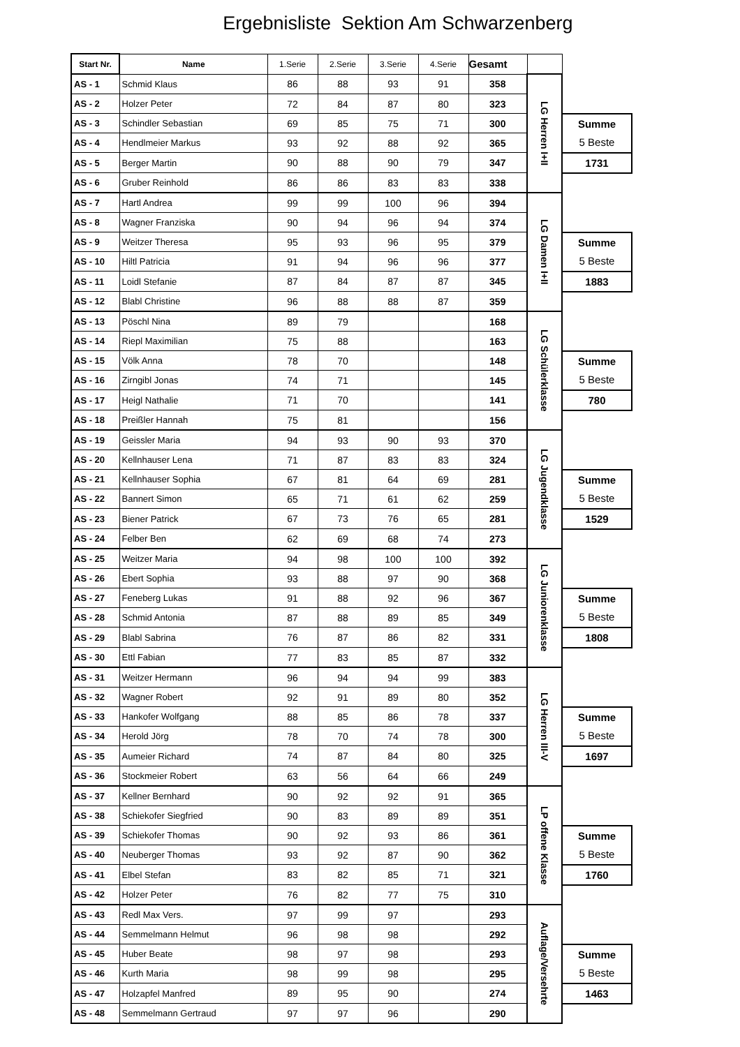Ergebnisliste Sektion Am Schwarzenberg
| Start Nr. | Name | 1.Serie | 2.Serie | 3.Serie | 4.Serie | Gesamt | | |
| AS - 1 | Schmid Klaus | 86 | 88 | 93 | 91 | 358 | LG Herren I+II | |
| AS - 2 | Holzer Peter | 72 | 84 | 87 | 80 | 323 | | |
| AS - 3 | Schindler Sebastian | 69 | 85 | 75 | 71 | 300 | | Summe 5 Beste |
| AS - 4 | Hendlmeier Markus | 93 | 92 | 88 | 92 | 365 | | |
| AS - 5 | Berger Martin | 90 | 88 | 90 | 79 | 347 | | 1731 |
| AS - 6 | Gruber Reinhold | 86 | 86 | 83 | 83 | 338 | | |
| AS - 7 | Hartl Andrea | 99 | 99 | 100 | 96 | 394 | LG Damen I+II | |
| AS - 8 | Wagner Franziska | 90 | 94 | 96 | 94 | 374 | | |
| AS - 9 | Weitzer Theresa | 95 | 93 | 96 | 95 | 379 | | Summe 5 Beste |
| AS - 10 | Hiltl Patricia | 91 | 94 | 96 | 96 | 377 | | |
| AS - 11 | Loidl Stefanie | 87 | 84 | 87 | 87 | 345 | | 1883 |
| AS - 12 | Blabl Christine | 96 | 88 | 88 | 87 | 359 | | |
| AS - 13 | Pöschl Nina | 89 | 79 | | | 168 | LG Schülerklasse | |
| AS - 14 | Riepl Maximilian | 75 | 88 | | | 163 | | |
| AS - 15 | Völk Anna | 78 | 70 | | | 148 | | Summe 5 Beste |
| AS - 16 | Zirngibl Jonas | 74 | 71 | | | 145 | | |
| AS - 17 | Heigl Nathalie | 71 | 70 | | | 141 | | 780 |
| AS - 18 | Preißler Hannah | 75 | 81 | | | 156 | | |
| AS - 19 | Geissler Maria | 94 | 93 | 90 | 93 | 370 | LG Jugendklasse | |
| AS - 20 | Kellnhauser Lena | 71 | 87 | 83 | 83 | 324 | | |
| AS - 21 | Kellnhauser Sophia | 67 | 81 | 64 | 69 | 281 | | Summe 5 Beste |
| AS - 22 | Bannert Simon | 65 | 71 | 61 | 62 | 259 | | |
| AS - 23 | Biener Patrick | 67 | 73 | 76 | 65 | 281 | | 1529 |
| AS - 24 | Felber Ben | 62 | 69 | 68 | 74 | 273 | | |
| AS - 25 | Weitzer Maria | 94 | 98 | 100 | 100 | 392 | LG Juniorenklasse | |
| AS - 26 | Ebert Sophia | 93 | 88 | 97 | 90 | 368 | | |
| AS - 27 | Feneberg Lukas | 91 | 88 | 92 | 96 | 367 | | Summe 5 Beste |
| AS - 28 | Schmid Antonia | 87 | 88 | 89 | 85 | 349 | | |
| AS - 29 | Blabl Sabrina | 76 | 87 | 86 | 82 | 331 | | 1808 |
| AS - 30 | Ettl Fabian | 77 | 83 | 85 | 87 | 332 | | |
| AS - 31 | Weitzer Hermann | 96 | 94 | 94 | 99 | 383 | LG Herren III-V | |
| AS - 32 | Wagner Robert | 92 | 91 | 89 | 80 | 352 | | |
| AS - 33 | Hankofer Wolfgang | 88 | 85 | 86 | 78 | 337 | | Summe 5 Beste |
| AS - 34 | Herold Jörg | 78 | 70 | 74 | 78 | 300 | | |
| AS - 35 | Aumeier Richard | 74 | 87 | 84 | 80 | 325 | | 1697 |
| AS - 36 | Stockmeier Robert | 63 | 56 | 64 | 66 | 249 | | |
| AS - 37 | Kellner Bernhard | 90 | 92 | 92 | 91 | 365 | LP offene Klasse | |
| AS - 38 | Schiekofer Siegfried | 90 | 83 | 89 | 89 | 351 | | |
| AS - 39 | Schiekofer Thomas | 90 | 92 | 93 | 86 | 361 | | Summe 5 Beste |
| AS - 40 | Neuberger Thomas | 93 | 92 | 87 | 90 | 362 | | |
| AS - 41 | Elbel Stefan | 83 | 82 | 85 | 71 | 321 | | 1760 |
| AS - 42 | Holzer Peter | 76 | 82 | 77 | 75 | 310 | | |
| AS - 43 | Redl Max Vers. | 97 | 99 | 97 | | 293 | Auflage/Versehrte | |
| AS - 44 | Semmelmann Helmut | 96 | 98 | 98 | | 292 | | |
| AS - 45 | Huber Beate | 98 | 97 | 98 | | 293 | | Summe 5 Beste |
| AS - 46 | Kurth Maria | 98 | 99 | 98 | | 295 | | |
| AS - 47 | Holzapfel Manfred | 89 | 95 | 90 | | 274 | | 1463 |
| AS - 48 | Semmelmann Gertraud | 97 | 97 | 96 | | 290 | | |